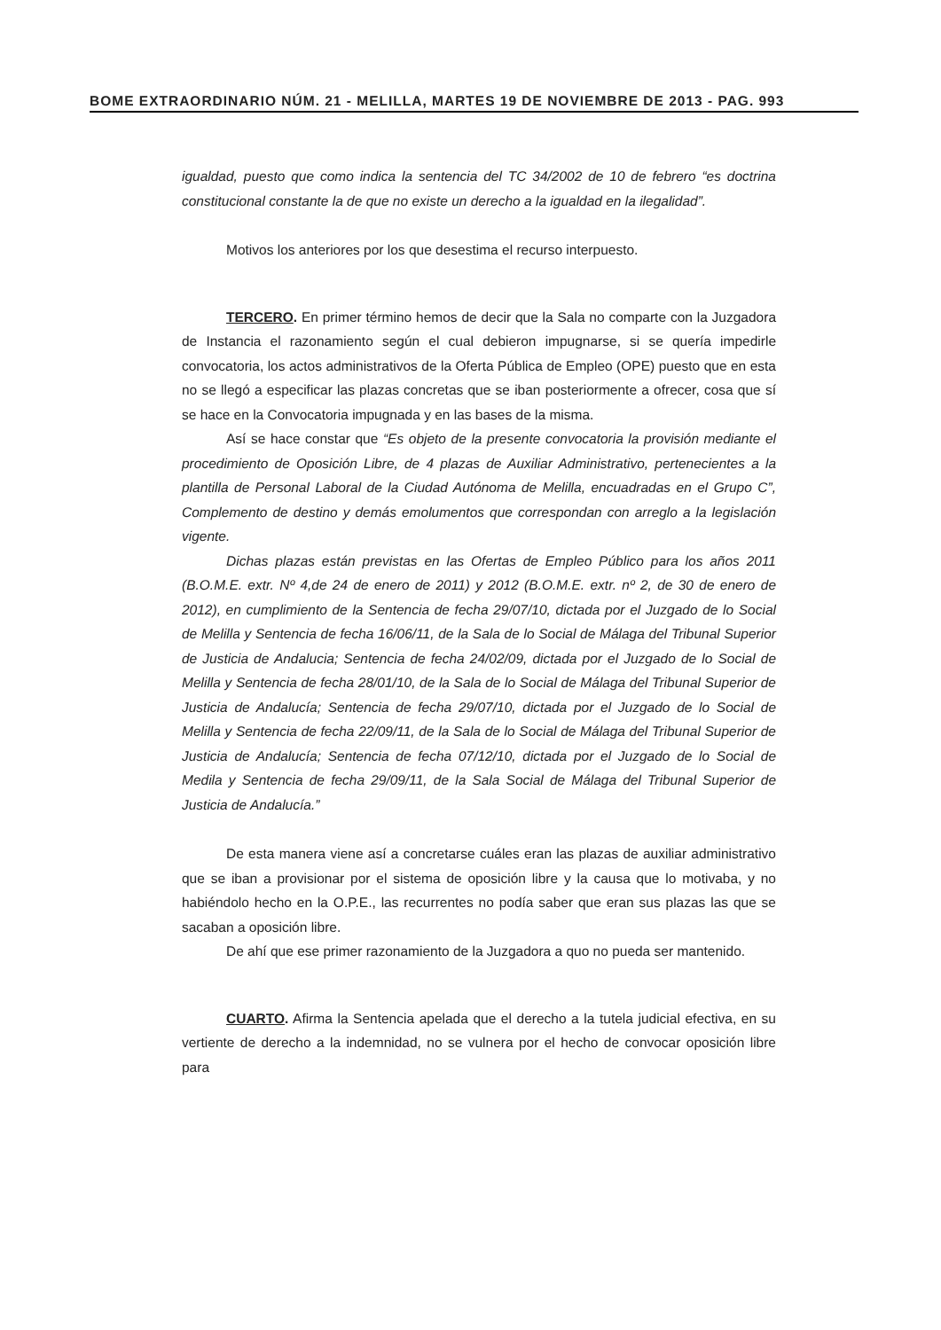BOME EXTRAORDINARIO NÚM. 21 - MELILLA, MARTES 19 DE NOVIEMBRE DE 2013 - PAG. 993
igualdad, puesto que como indica la sentencia del TC 34/2002 de 10 de febrero “es doctrina constitucional constante la de que no existe un derecho a la igualdad en la ilegalidad”.
Motivos los anteriores por los que desestima el recurso interpuesto.
TERCERO. En primer término hemos de decir que la Sala no comparte con la Juzgadora de Instancia el razonamiento según el cual debieron impugnarse, si se quería impedirle convocatoria, los actos administrativos de la Oferta Pública de Empleo (OPE) puesto que en esta no se llegó a especificar las plazas concretas que se iban posteriormente a ofrecer, cosa que sí se hace en la Convocatoria impugnada y en las bases de la misma.
Así se hace constar que “Es objeto de la presente convocatoria la provisión mediante el procedimiento de Oposición Libre, de 4 plazas de Auxiliar Administrativo, pertenecientes a la plantilla de Personal Laboral de la Ciudad Autónoma de Melilla, encuadradas en el Grupo C”, Complemento de destino y demás emolumentos que correspondan con arreglo a la legislación vigente.
Dichas plazas están previstas en las Ofertas de Empleo Público para los años 2011 (B.O.M.E. extr. Nº 4,de 24 de enero de 2011) y 2012 (B.O.M.E. extr. nº 2, de 30 de enero de 2012), en cumplimiento de la Sentencia de fecha 29/07/10, dictada por el Juzgado de lo Social de Melilla y Sentencia de fecha 16/06/11, de la Sala de lo Social de Málaga del Tribunal Superior de Justicia de Andalucia; Sentencia de fecha 24/02/09, dictada por el Juzgado de lo Social de Melilla y Sentencia de fecha 28/01/10, de la Sala de lo Social de Málaga del Tribunal Superior de Justicia de Andalucía; Sentencia de fecha 29/07/10, dictada por el Juzgado de lo Social de Melilla y Sentencia de fecha 22/09/11, de la Sala de lo Social de Málaga del Tribunal Superior de Justicia de Andalucía; Sentencia de fecha 07/12/10, dictada por el Juzgado de lo Social de Medila y Sentencia de fecha 29/09/11, de la Sala Social de Málaga del Tribunal Superior de Justicia de Andalucía.”
De esta manera viene así a concretarse cuáles eran las plazas de auxiliar administrativo que se iban a provisionar por el sistema de oposición libre y la causa que lo motivaba, y no habiéndolo hecho en la O.P.E., las recurrentes no podía saber que eran sus plazas las que se sacaban a oposición libre.
De ahí que ese primer razonamiento de la Juzgadora a quo no pueda ser mantenido.
CUARTO. Afirma la Sentencia apelada que el derecho a la tutela judicial efectiva, en su vertiente de derecho a la indemnidad, no se vulnera por el hecho de convocar oposición libre para